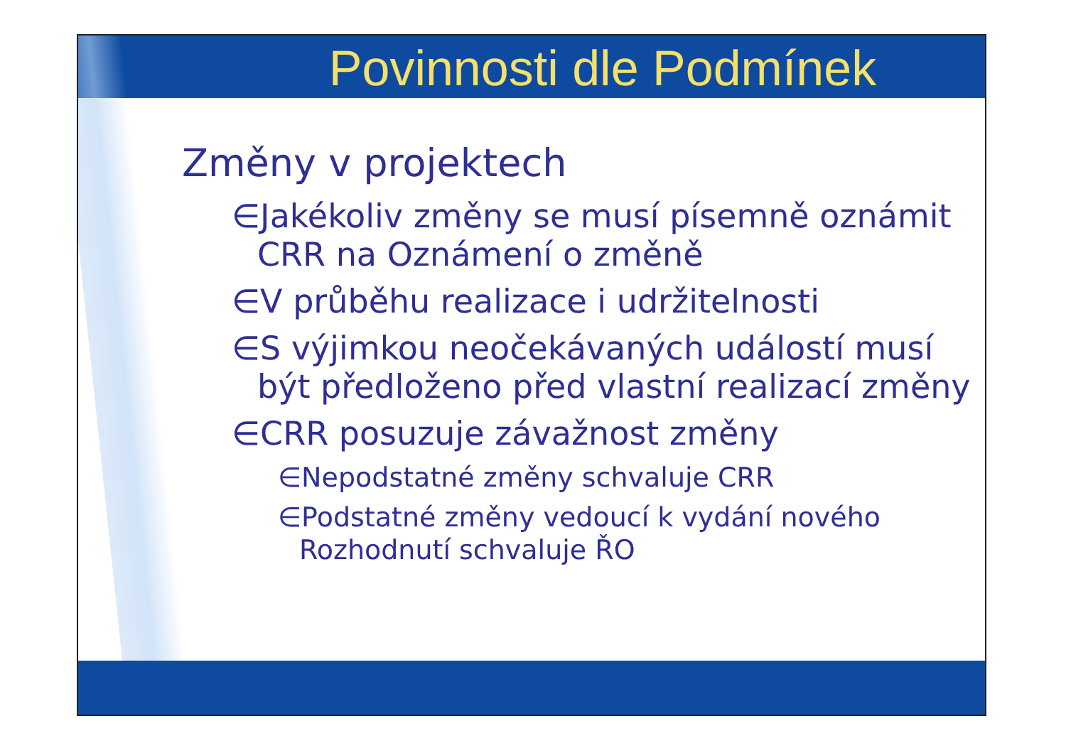Povinnosti dle Podmínek
Změny v projektech
∈Jakékoliv změny se musí písemně oznámit CRR na Oznámení o změně
∈V průběhu realizace i udržitelnosti
∈S výjimkou neočekávaných událostí musí být předloženo před vlastní realizací změny
∈CRR posuzuje závažnost změny
∈Nepodstatné změny schvaluje CRR
∈Podstatné změny vedoucí k vydání nového Rozhodnutí schvaluje ŘO